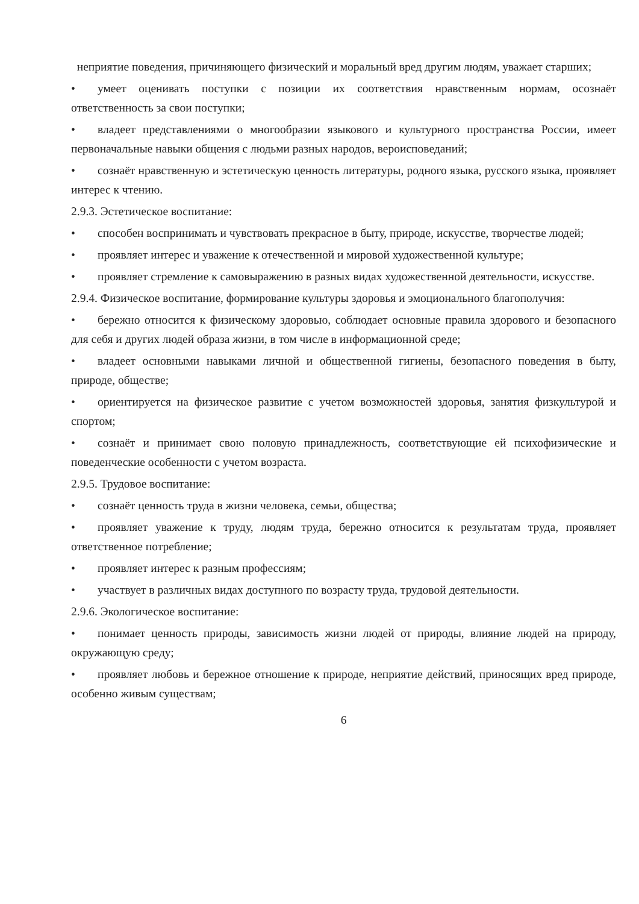неприятие поведения, причиняющего физический и моральный вред другим людям, уважает старших;
• умеет оценивать поступки с позиции их соответствия нравственным нормам, осознаёт ответственность за свои поступки;
• владеет представлениями о многообразии языкового и культурного пространства России, имеет первоначальные навыки общения с людьми разных народов, вероисповеданий;
• сознаёт нравственную и эстетическую ценность литературы, родного языка, русского языка, проявляет интерес к чтению.
2.9.3. Эстетическое воспитание:
• способен воспринимать и чувствовать прекрасное в быту, природе, искусстве, творчестве людей;
• проявляет интерес и уважение к отечественной и мировой художественной культуре;
• проявляет стремление к самовыражению в разных видах художественной деятельности, искусстве.
2.9.4. Физическое воспитание, формирование культуры здоровья и эмоционального благополучия:
• бережно относится к физическому здоровью, соблюдает основные правила здорового и безопасного для себя и других людей образа жизни, в том числе в информационной среде;
• владеет основными навыками личной и общественной гигиены, безопасного поведения в быту, природе, обществе;
• ориентируется на физическое развитие с учетом возможностей здоровья, занятия физкультурой и спортом;
• сознаёт и принимает свою половую принадлежность, соответствующие ей психофизические и поведенческие особенности с учетом возраста.
2.9.5. Трудовое воспитание:
• сознаёт ценность труда в жизни человека, семьи, общества;
• проявляет уважение к труду, людям труда, бережно относится к результатам труда, проявляет ответственное потребление;
• проявляет интерес к разным профессиям;
• участвует в различных видах доступного по возрасту труда, трудовой деятельности.
2.9.6. Экологическое воспитание:
• понимает ценность природы, зависимость жизни людей от природы, влияние людей на природу, окружающую среду;
• проявляет любовь и бережное отношение к природе, неприятие действий, приносящих вред природе, особенно живым существам;
6